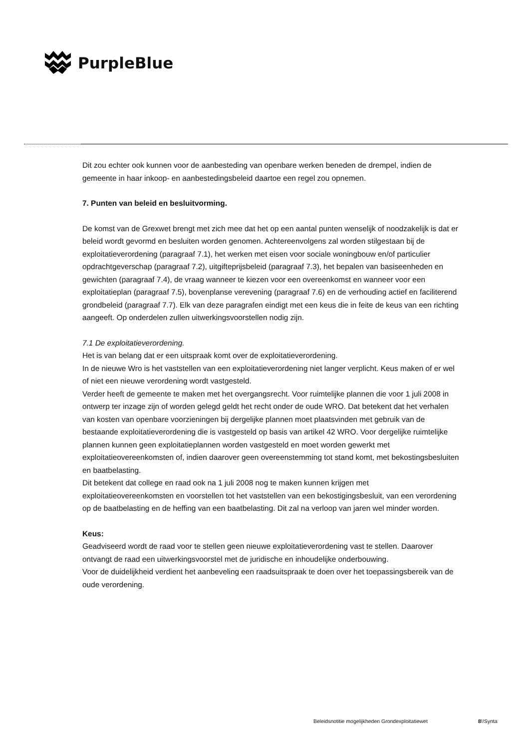PurpleBlue
Dit zou echter ook kunnen voor de aanbesteding van openbare werken beneden de drempel, indien de gemeente in haar inkoop- en aanbestedingsbeleid daartoe een regel zou opnemen.
7. Punten van beleid en besluitvorming.
De komst van de Grexwet brengt met zich mee dat het op een aantal punten wenselijk of noodzakelijk is dat er beleid wordt gevormd en besluiten worden genomen. Achtereenvolgens zal worden stilgestaan bij de exploitatieverordening (paragraaf 7.1), het werken met eisen voor sociale woningbouw en/of particulier opdrachtgeverschap (paragraaf 7.2), uitgifteprijsbeleid (paragraaf 7.3), het bepalen van basiseenheden en gewichten (paragraaf 7.4), de vraag wanneer te kiezen voor een overeenkomst en wanneer voor een exploitatieplan (paragraaf 7.5), bovenplanse verevening (paragraaf 7.6) en de verhouding actief en faciliterend grondbeleid (paragraaf 7.7). Elk van deze paragrafen eindigt met een keus die in feite de keus van een richting aangeeft. Op onderdelen zullen uitwerkingsvoorstellen nodig zijn.
7.1 De exploitatieverordening.
Het is van belang dat er een uitspraak komt over de exploitatieverordening.
In de nieuwe Wro is het vaststellen van een exploitatieverordening niet langer verplicht. Keus maken of er wel of niet een nieuwe verordening wordt vastgesteld.
Verder heeft de gemeente te maken met het overgangsrecht. Voor ruimtelijke plannen die voor 1 juli 2008 in ontwerp ter inzage zijn of worden gelegd geldt het recht onder de oude WRO. Dat betekent dat het verhalen van kosten van openbare voorzieningen bij dergelijke plannen moet plaatsvinden met gebruik van de bestaande exploitatieverordening die is vastgesteld op basis van artikel 42 WRO. Voor dergelijke ruimtelijke plannen kunnen geen exploitatieplannen worden vastgesteld en moet worden gewerkt met exploitatieovereenkomsten of, indien daarover geen overeenstemming tot stand komt, met bekostingsbesluiten en baatbelasting.
Dit betekent dat college en raad ook na 1 juli 2008 nog te maken kunnen krijgen met exploitatieovereenkomsten en voorstellen tot het vaststellen van een bekostigingsbesluit, van een verordening op de baatbelasting en de heffing van een baatbelasting. Dit zal na verloop van jaren wel minder worden.
Keus:
Geadviseerd wordt de raad voor te stellen geen nieuwe exploitatieverordening vast te stellen. Daarover ontvangt de raad een uitwerkingsvoorstel met de juridische en inhoudelijke onderbouwing.
Voor de duidelijkheid verdient het aanbeveling een raadsuitspraak te doen over het toepassingsbereik van de oude verordening.
Beleidsnotitie mogelijkheden Grondexploitatiewet
8\!Synta